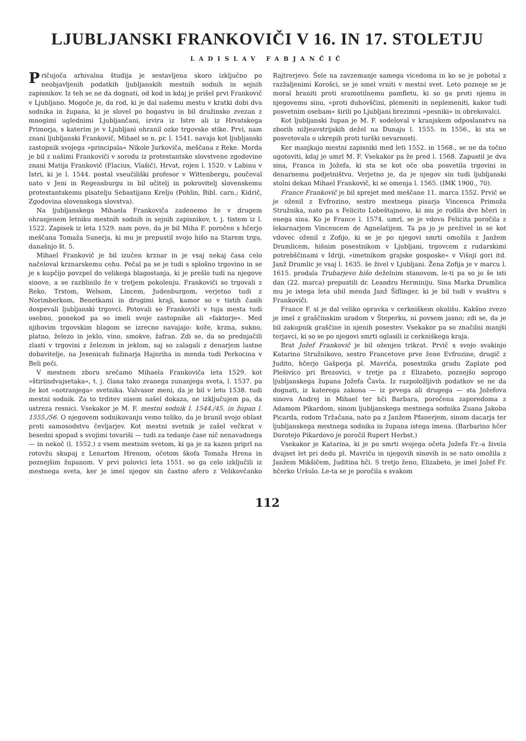LJUBLJANSKI FRANKOVIČI V 16. IN 17. STOLETJU
LADISLAV FABJANČIČ
Pričujoča arhivalna študija je sestavljena skoro izključno po neobjavljenih podatkih ljubljanskih mestnih sodnih in sejnih zapisnikov. Iz teh se ne da dognati, od kod in kdaj je prišel prvi Frankovič v Ljubljano. Mogoče je, da rod, ki je dal našemu mestu v kratki dobi dva sodnika in župana, ki je slovel po bogastvu in bil družinsko zvezan z mnogimi uglednimi Ljubljančani, izvira iz Istre ali iz Hrvatskega Primorja, s katerim je v Ljubljani ohranil ozke trgovske stike. Prvi, nam znani ljubljanski Frankovič, Mihael se n. pr. l. 1541. navaja kot ljubljanski zastopnik svojega »principala« Nikole Jurkoviča, meščana z Reke. Morda je bil z našimi Frankoviči v sorodu iz protestantske slovstvene zgodovine znani Matija Frankovič (Flacius, Vlašič), Hrvat, rojen l. 1520. v Labinu v Istri, ki je l. 1544. postal vseučiliški profesor v Wittenbergu, poučeval nato v Jeni in Regensburgu in bil učitelj in pokrovitelj slovenskemu protestantskemu pisatelju Sebastijanu Krelju (Pohlin, Bibl. carn.; Kidrič, Zgodovina slovenskega slovstva).
Na ljubljanskega Mihaela Frankoviča zadenemo že v drugem ohranjenem letniku mestnih sodnih in sejnih zapisnikov, t. j. tistem iz l. 1522. Zapisek iz leta 1529. nam pove, da je bil Miha F. poročen s hčerjo meščana Tomaža Sunerja, ki mu je prepustil svojo hišo na Starem trgu, današnjo št. 5.
Mihael Frankovič je bil izučen krznar in je vsaj nekaj časa celo načeloval krznarskemu cehu. Pečal pa se je tudi s splošno trgovino in se je s kupčijo povzpel do velikega blagostanja, ki je prešlo tudi na njegove sinove, a se razblinilo že v tretjem pokolenju. Frankoviči so trgovali z Reko, Trstom, Welsom, Lincem, Judenburgom, verjetno tudi z Norimberkom, Benetkami in drugimi kraji, kamor so v tistih časih dospevali ljubljanski trgovci. Potovali so Frankoviči v tuja mesta tudi osebno, ponekod pa so imeli svoje zastopnike ali »faktorje«. Med njihovim trgovskim blagom se izrecno navajajo: kože, krzna, sukno, platno, železo in jeklo, vino, smokve, žafran. Zdi se, da so prednjačili zlasti v trgovini z železom in jeklom, saj so zalagali z denarjem lastne dobavitelje, na Jesenicah fužinarja Hajnriha in menda tudi Perkocina v Beli peči.
V mestnem zboru srečamo Mihaela Frankoviča leta 1529. kot »štiriindvajsetaka«, t. j. člana tako zvanega zunanjega sveta, l. 1537. pa že kot »notranjega« svetnika. Valvasor meni, da je bil v letu 1538. tudi mestni sodnik. Za to trditev nisem našel dokaza, ne izključujem pa, da ustreza resnici. Vsekakor je M. F. mestni sodnik l. 1544./45. in župan l. 1555./56. O njegovem sodnikovanju vemo toliko, da je branil svojo oblast proti samosodstvu čevljarjev. Kot mestni svetnik je zašel večkrat v besedni spopad s svojimi tovariši — tudi za tedanje čase nič nenavadnega — in nekoč (l. 1552.) z vsem mestnim svetom, ki ga je za kazen priprl na rotovžu skupaj z Lenartom Hrenom, očetom škofa Tomaža Hrena in poznejšim županom. V prvi polovici leta 1551. so ga celo izključili iz mestnega sveta, ker je imel njegov sin častno afero z Velikovčanko Rajtrerjevo. Šele na zavzemanje samega vicedoma in ko se je pobotal z razžaljenimi Korošci, se je smel vrniti v mestni svet. Leto pozneje se je moral braniti proti sramotilnemu pamfletu, ki so ga proti njemu in njegovemu sinu, »proti duhovščini, plemeniti in neplemeniti, kakor tudi posvetnim osebam« širili po Ljubljani brezimni »pesniki« in obrekovalci.
Kot ljubljanski župan je M. F. sodeloval v kranjskem odposlanstvu na zborih nižjeavstrijskih dežel na Dunaju l. 1555. in 1556., ki sta se posvetovala o ukrepih proti turški nevarnosti.
Ker manjkajo mestni zapisniki med leti 1552. in 1568., se ne da točno ugotoviti, kdaj je umrl M. F. Vsekakor pa že pred l. 1568. Zapustil je dva sina, Franca in Jožefa, ki sta se kot oče oba posvetila trgovini in denarnemu podjetništvu. Verjetno je, da je njegov sin tudi ljubljanski stolni dekan Mihael Frankovič, ki se omenja l. 1565. (IMK 1900., 70).
France Frankovič je bil sprejet med meščane 11. marca 1552. Prvič se je oženil z Evfrozino, sestro mestnega pisarja Vincenca Primoža Stružnika, nato pa s Felicito Lobeštajnovo, ki mu je rodila dve hčeri in enega sina. Ko je France l. 1574. umrl, se je vdova Felicita poročila z lekarnarjem Vincencem de Agnelatijem. Ta pa jo je preživel in se kot vdovec oženil z Zofijo, ki se je po njegovi smrti omožila z Janžem Drumlicem, hišnim posestnikom v Ljubljani, trgovcem z rudarskimi potrebščinami v Idriji, »imetnikom grajske gosposke« v Višnji gori itd. Janž Drumlic je vsaj l. 1635. še živel v Ljubljani. Žena Zofija je v marcu l. 1615. prodala Trubarjevo hišo deželnim stanovom, le-ti pa so jo še isti dan (22. marca) prepustili dr. Leandru Herminiju. Sina Marka Drumlica mu je istega leta ubil menda Janž Šiflinger, ki je bil tudi v svaštvu s Frankoviči.
France F. si je dal veliko opravka v cerkniškem okolišu. Kakšno zvezo je imel z graščinskim uradom v Šteperku, ni povsem jasno; zdi se, da je bil zakupnik graščine in njenih posestev. Vsekakor pa so značilni manjši terjavci, ki so se po njegovi smrti oglasili iz cerkniškega kraja.
Brat Jožef Frankovič je bil oženjen trikrat. Prvič s svojo svakinjo Katarino Stružnikovo, sestro Francetove prve žene Evfrozine, drugič z Judito, hčerjo Gašperja pl. Mavriča, posestnika gradu Zaplate pod Plešivico pri Brezovici, v tretje pa z Elizabeto, poznejšo soprogo ljubljanskega župana Jožefa Čavla. Iz razpoložljivih podatkov se ne da dognati, iz katerega zakona — iz prvega ali drugega — sta Jožefova sinova Andrej in Mihael ter hči Barbara, poročena zaporedoma z Adamom Pikardom, sinom ljubljanskega mestnega sodnika Zuana Jakoba Picarda, rodom Tržačana, nato pa z Janžem Pfanerjem, sinom dacarja ter ljubljanskega mestnega sodnika in župana istega imena. (Barbarino hčer Dorotejo Pikardovo je poročil Rupert Herbst.)
Vsekakor je Katarina, ki je po smrti svojega očeta Jožefa Fr.-a živela dvajset let pri dedu pl. Mavriču in njegovih sinovih in se nato omožila z Janžem Mikšičem, Juditina hči. S tretjo ženo, Elizabeto, je imel Jožef Fr. hčerko Uršulo. Le-ta se je poročila s svakom
112